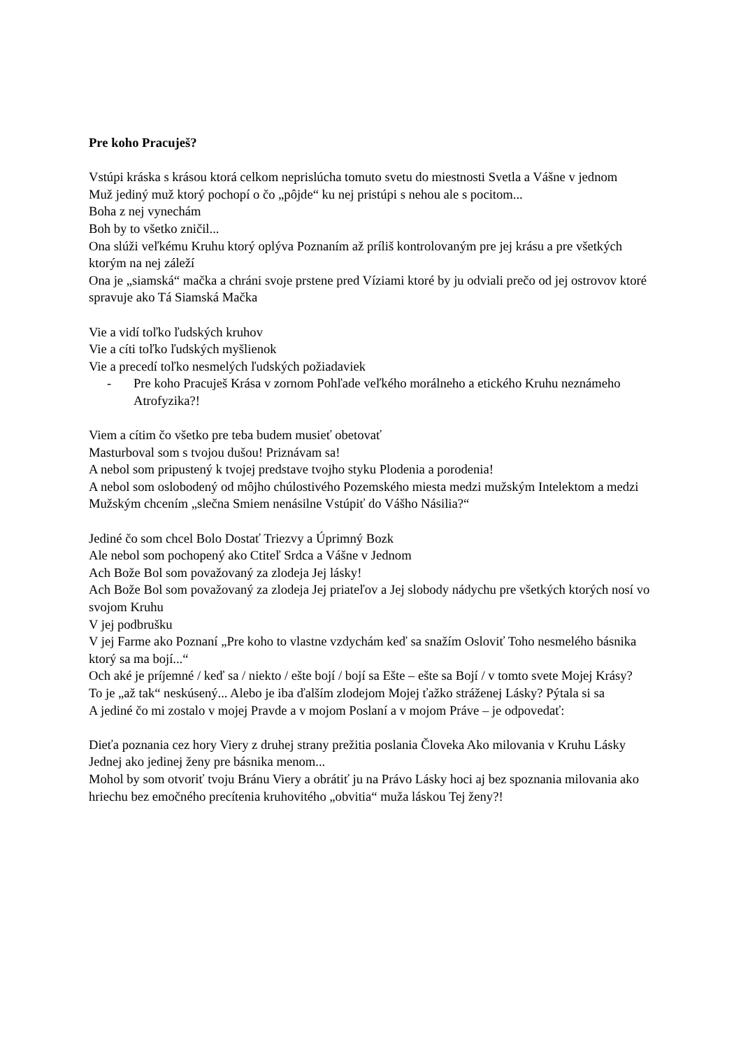Pre koho Pracuješ?
Vstúpi kráska s krásou ktorá celkom neprislúcha tomuto svetu do miestnosti Svetla a Vášne v jednom
Muž jediný muž ktorý pochopí o čo „pôjde“ ku nej pristúpi s nehou ale s pocitom...
Boha z nej vynechám
Boh by to všetko zničil...
Ona slúži veľkému Kruhu ktorý oplýva Poznaním až príliš kontrolovaným pre jej krásu a pre všetkých ktorým na nej záleží
Ona je „siamská“ mačka a chráni svoje prstene pred Víziami ktoré by ju odviali prečo od jej ostrovov ktoré spravuje ako Tá Siamská Mačka
Vie a vidí toľko ľudských kruhov
Vie a cíti toľko ľudských myšlienok
Vie a precedí toľko nesmelých ľudských požiadaviek
- Pre koho Pracuješ Krása v zornom Pohľade veľkého morálneho a etického Kruhu neznámeho Atrofyzika?!
Viem a cítim čo všetko pre teba budem musieť obetovať
Masturboval som s tvojou dušou! Priznávam sa!
A nebol som pripustený k tvojej predstave tvojho styku Plodenia a porodenia!
A nebol som oslobodený od môjho chúlostivého Pozemského miesta medzi mužským Intelektom a medzi Mužským chcením „slečna Smiem nenásilne Vstúpiť do Vášho Násilia?“
Jediné čo som chcel Bolo Dostať Triezvy a Úprimný Bozk
Ale nebol som pochopený ako Ctiteľ Srdca a Vášne v Jednom
Ach Bože Bol som považovaný za zlodeja Jej lásky!
Ach Bože Bol som považovaný za zlodeja Jej priateľov a Jej slobody nádychu pre všetkých ktorých nosí vo svojom Kruhu
V jej podbrušku
V jej Farme ako Poznaní „Pre koho to vlastne vzdychám keď sa snažím Osloviť Toho nesmelého básnika ktorý sa ma bojí...“
Och aké je príjemné / keď sa / niekto / ešte bojí / bojí sa Ešte – ešte sa Bojí / v tomto svete Mojej Krásy?
To je „až tak“ neskúsený... Alebo je iba ďalším zlodejom Mojej ťažko stráženej Lásky? Pýtala si sa
A jediné čo mi zostalo v mojej Pravde a v mojom Poslaní a v mojom Práve – je odpovedať:
Dieťa poznania cez hory Viery z druhej strany prežitia poslania Človeka Ako milovania v Kruhu Lásky Jednej ako jedinej ženy pre básnika menom...
Mohol by som otvoriť tvoju Bránu Viery a obrátiť ju na Právo Lásky hoci aj bez spoznania milovania ako hriechu bez emočného precítenia kruhovitého „obvitia“ muža láskou Tej ženy?!